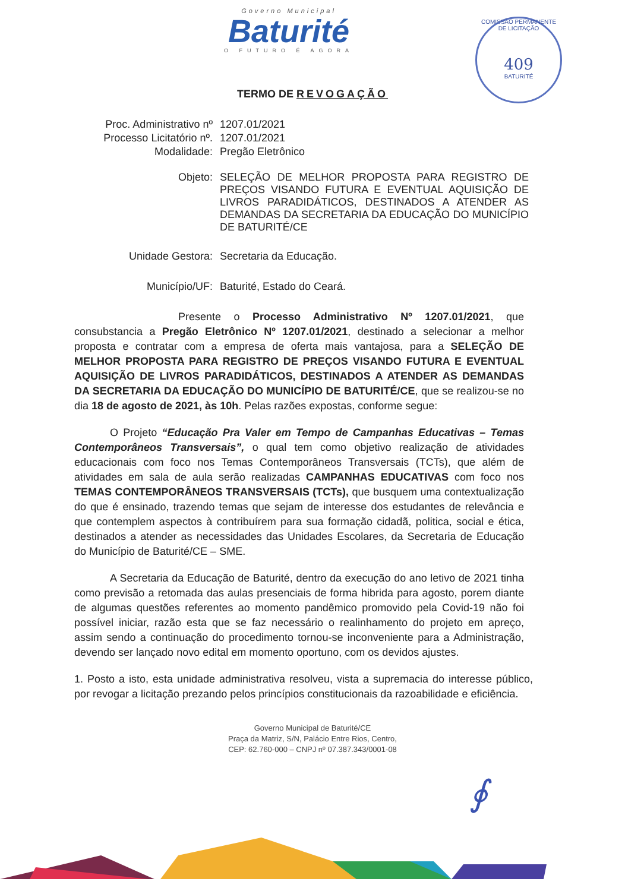Governo Municipal
Baturité
O FUTURO É AGORA
COMISSÃO PERMANENTE DE LICITAÇÃO
409
BATURITÉ
TERMO DE REVOGAÇÃO
Proc. Administrativo nº
1207.01/2021
Processo Licitatório nº.
1207.01/2021
Modalidade: Pregão Eletrônico
Objeto: SELEÇÃO DE MELHOR PROPOSTA PARA REGISTRO DE PREÇOS VISANDO FUTURA E EVENTUAL AQUISIÇÃO DE LIVROS PARADIDÁTICOS, DESTINADOS A ATENDER AS DEMANDAS DA SECRETARIA DA EDUCAÇÃO DO MUNICÍPIO DE BATURITÉ/CE
Unidade Gestora: Secretaria da Educação.
Município/UF: Baturité, Estado do Ceará.
Presente o Processo Administrativo Nº 1207.01/2021, que consubstancia a Pregão Eletrônico Nº 1207.01/2021, destinado a selecionar a melhor proposta e contratar com a empresa de oferta mais vantajosa, para a SELEÇÃO DE MELHOR PROPOSTA PARA REGISTRO DE PREÇOS VISANDO FUTURA E EVENTUAL AQUISIÇÃO DE LIVROS PARADIDÁTICOS, DESTINADOS A ATENDER AS DEMANDAS DA SECRETARIA DA EDUCAÇÃO DO MUNICÍPIO DE BATURITÉ/CE, que se realizou-se no dia 18 de agosto de 2021, às 10h. Pelas razões expostas, conforme segue:
O Projeto “Educação Pra Valer em Tempo de Campanhas Educativas – Temas Contemporâneos Transversais”, o qual tem como objetivo realização de atividades educacionais com foco nos Temas Contemporâneos Transversais (TCTs), que além de atividades em sala de aula serão realizadas CAMPANHAS EDUCATIVAS com foco nos TEMAS CONTEMPORÂNEOS TRANSVERSAIS (TCTs), que busquem uma contextualização do que é ensinado, trazendo temas que sejam de interesse dos estudantes de relevância e que contemplem aspectos à contribuírem para sua formação cidadã, politica, social e ética, destinados a atender as necessidades das Unidades Escolares, da Secretaria de Educação do Município de Baturité/CE – SME.
A Secretaria da Educação de Baturité, dentro da execução do ano letivo de 2021 tinha como previsão a retomada das aulas presenciais de forma hibrida para agosto, porem diante de algumas questões referentes ao momento pandêmico promovido pela Covid-19 não foi possível iniciar, razão esta que se faz necessário o realinhamento do projeto em apreço, assim sendo a continuação do procedimento tornou-se inconveniente para a Administração, devendo ser lançado novo edital em momento oportuno, com os devidos ajustes.
1. Posto a isto, esta unidade administrativa resolveu, vista a supremacia do interesse público, por revogar a licitação prezando pelos princípios constitucionais da razoabilidade e eficiência.
Governo Municipal de Baturité/CE
Praça da Matriz, S/N, Palácio Entre Rios, Centro,
CEP: 62.760-000 – CNPJ nº 07.387.343/0001-08
∮